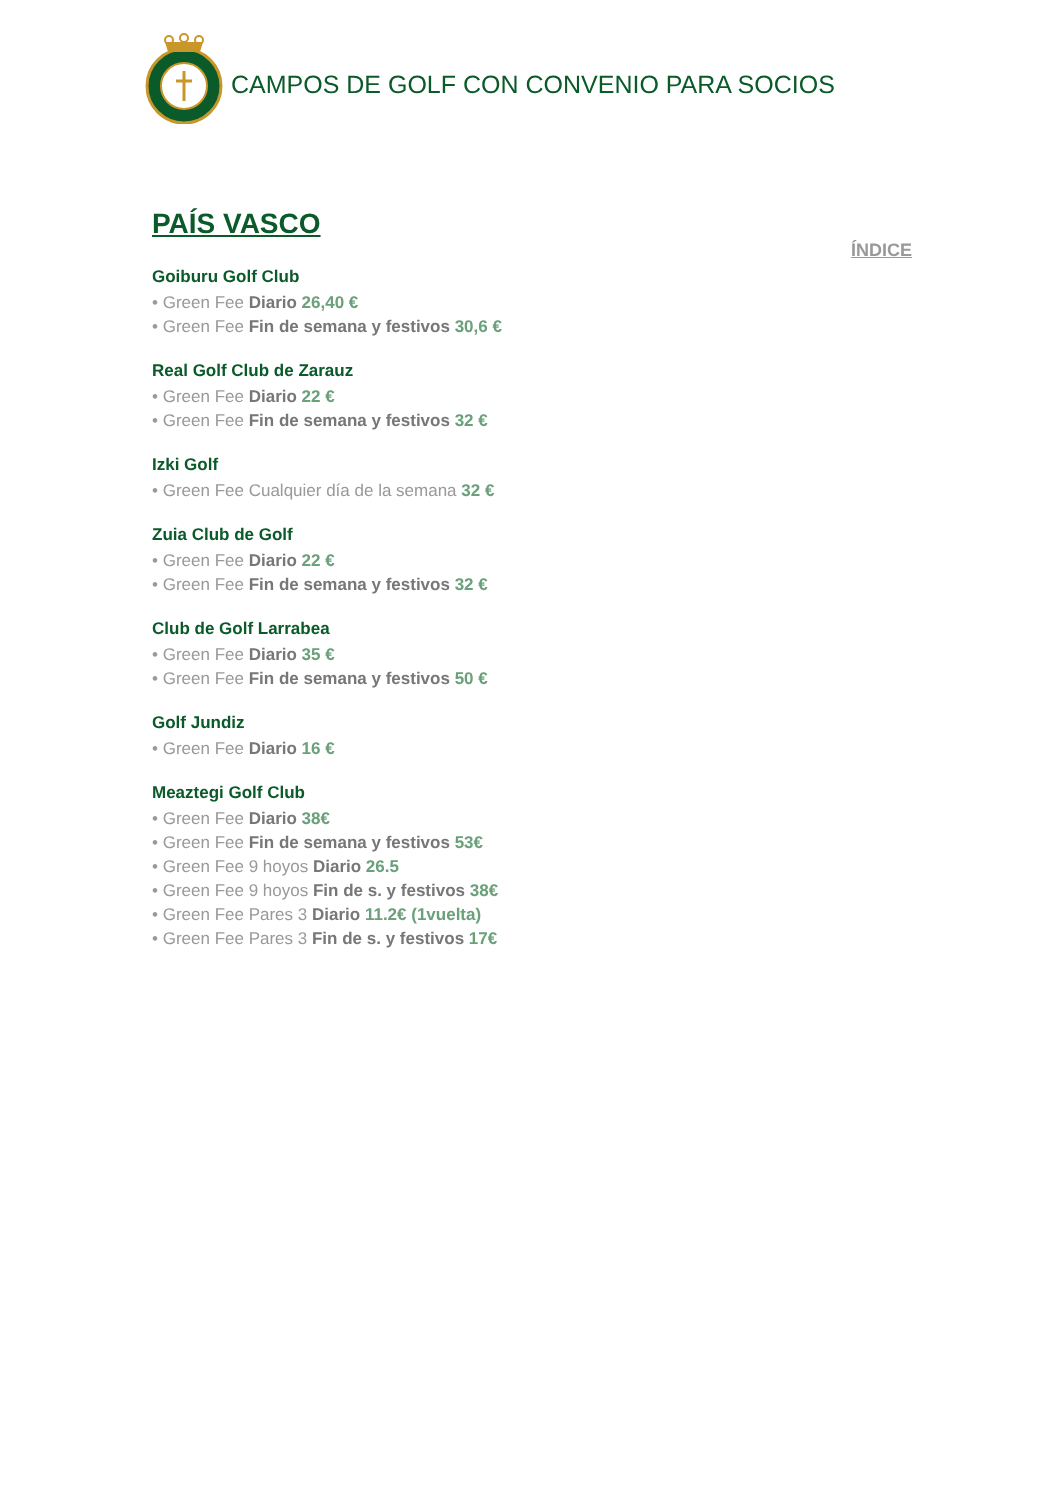CAMPOS DE GOLF CON CONVENIO PARA SOCIOS
PAÍS VASCO
ÍNDICE
Goiburu Golf Club
• Green Fee Diario 26,40 €
• Green Fee Fin de semana y festivos 30,6 €
Real Golf Club de Zarauz
• Green Fee Diario 22 €
• Green Fee Fin de semana y festivos 32 €
Izki Golf
• Green Fee Cualquier día de la semana 32 €
Zuia Club de Golf
• Green Fee Diario 22 €
• Green Fee Fin de semana y festivos 32 €
Club de Golf Larrabea
• Green Fee Diario 35 €
• Green Fee Fin de semana y festivos 50 €
Golf Jundiz
• Green Fee Diario 16 €
Meaztegi Golf Club
• Green Fee Diario 38€
• Green Fee Fin de semana y festivos 53€
• Green Fee 9 hoyos Diario 26.5
• Green Fee 9 hoyos Fin de s. y festivos 38€
• Green Fee Pares 3 Diario 11.2€ (1vuelta)
• Green Fee Pares 3 Fin de s. y festivos 17€